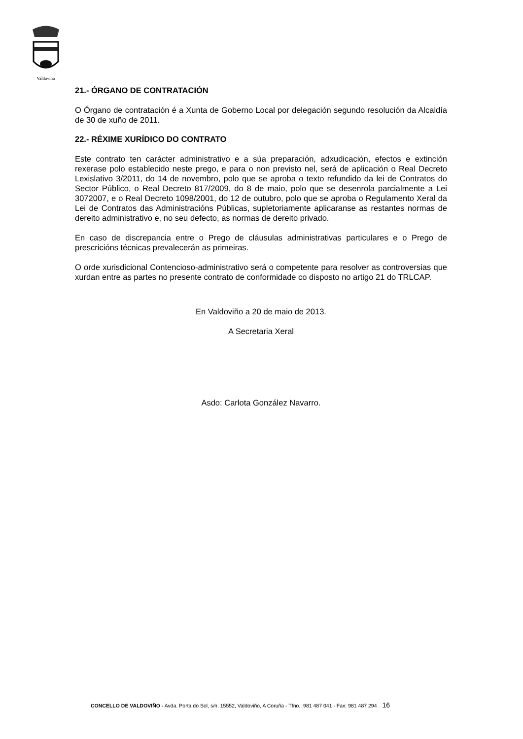Valdoviño
21.- ÓRGANO DE CONTRATACIÓN
O Órgano de contratación é a Xunta de Goberno Local por delegación segundo resolución da Alcaldía de 30 de xuño de 2011.
22.- RÉXIME XURÍDICO DO CONTRATO
Este contrato ten carácter administrativo e a súa preparación, adxudicación, efectos e extinción rexerase polo establecido neste prego, e para o non previsto nel, será de aplicación o Real Decreto Lexislativo 3/2011, do 14 de novembro, polo que se aproba o texto refundido da lei de Contratos do Sector Público, o Real Decreto 817/2009, do 8 de maio, polo que se desenrola parcialmente a Lei 3072007, e o Real Decreto 1098/2001, do 12 de outubro, polo que se aproba o Regulamento Xeral da Lei de Contratos das Administracións Públicas, supletoriamente aplicaranse as restantes normas de dereito administrativo e, no seu defecto, as normas de dereito privado.
En caso de discrepancia entre o Prego de cláusulas administrativas particulares e o Prego de prescricións técnicas prevalecerán as primeiras.
O orde xurisdicional Contencioso-administrativo será o competente para resolver as controversias que xurdan entre as partes no presente contrato de conformidade co disposto no artigo 21 do TRLCAP.
En Valdoviño a 20 de maio de 2013.
A Secretaria Xeral
Asdo: Carlota González Navarro.
CONCELLO DE VALDOVIÑO - Avda. Porta do Sol, s/n, 15552, Valdoviño, A Coruña - Tfno.: 981 487 041 - Fax: 981 487 294 16